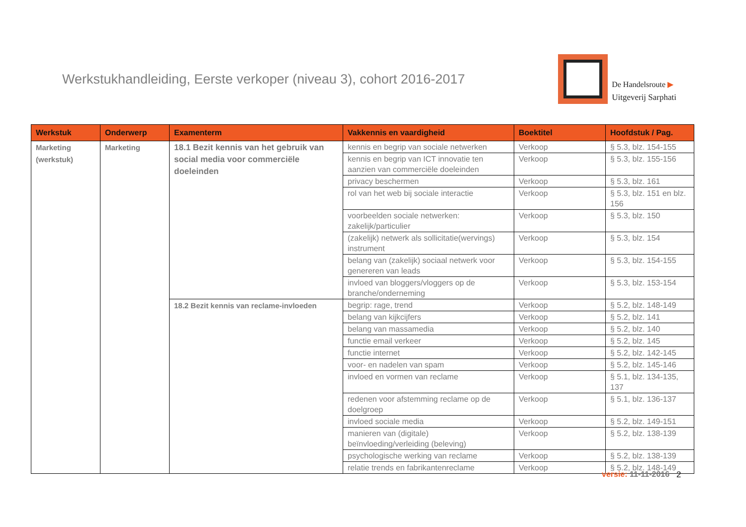Werkstukhandleiding, Eerste verkoper (niveau 3), cohort 2016-2017
De Handelsroute ▶
Uitgeverij Sarphati
| Werkstuk | Onderwerp | Examenterm | Vakkennis en vaardigheid | Boektitel | Hoofdstuk / Pag. |
| --- | --- | --- | --- | --- | --- |
| Marketing (werkstuk) | Marketing | 18.1 Bezit kennis van het gebruik van social media voor commerciële doeleinden | kennis en begrip van sociale netwerken | Verkoop | § 5.3, blz. 154-155 |
| | | | kennis en begrip van ICT innovatie ten aanzien van commerciële doeleinden | Verkoop | § 5.3, blz. 155-156 |
| | | | privacy beschermen | Verkoop | § 5.3, blz. 161 |
| | | | rol van het web bij sociale interactie | Verkoop | § 5.3, blz. 151 en blz. 156 |
| | | | voorbeelden sociale netwerken: zakelijk/particulier | Verkoop | § 5.3, blz. 150 |
| | | | (zakelijk) netwerk als sollicitatie(wervings) instrument | Verkoop | § 5.3, blz. 154 |
| | | | belang van (zakelijk) sociaal netwerk voor genereren van leads | Verkoop | § 5.3, blz. 154-155 |
| | | | invloed van bloggers/vloggers op de branche/onderneming | Verkoop | § 5.3, blz. 153-154 |
| | | 18.2 Bezit kennis van reclame-invloeden | begrip: rage, trend | Verkoop | § 5.2, blz. 148-149 |
| | | | belang van kijkcijfers | Verkoop | § 5.2, blz. 141 |
| | | | belang van massamedia | Verkoop | § 5.2, blz. 140 |
| | | | functie email verkeer | Verkoop | § 5.2, blz. 145 |
| | | | functie internet | Verkoop | § 5.2, blz. 142-145 |
| | | | voor- en nadelen van spam | Verkoop | § 5.2, blz. 145-146 |
| | | | invloed en vormen van reclame | Verkoop | § 5.1, blz. 134-135, 137 |
| | | | redenen voor afstemming reclame op de doelgroep | Verkoop | § 5.1, blz. 136-137 |
| | | | invloed sociale media | Verkoop | § 5.2, blz. 149-151 |
| | | | manieren van (digitale) beïnvloeding/verleiding (beleving) | Verkoop | § 5.2, blz. 138-139 |
| | | | psychologische werking van reclame | Verkoop | § 5.2, blz. 138-139 |
| | | | relatie trends en fabrikantenreclame | Verkoop | § 5.2, blz. 148-149 |
versie: 11-11-2016 2